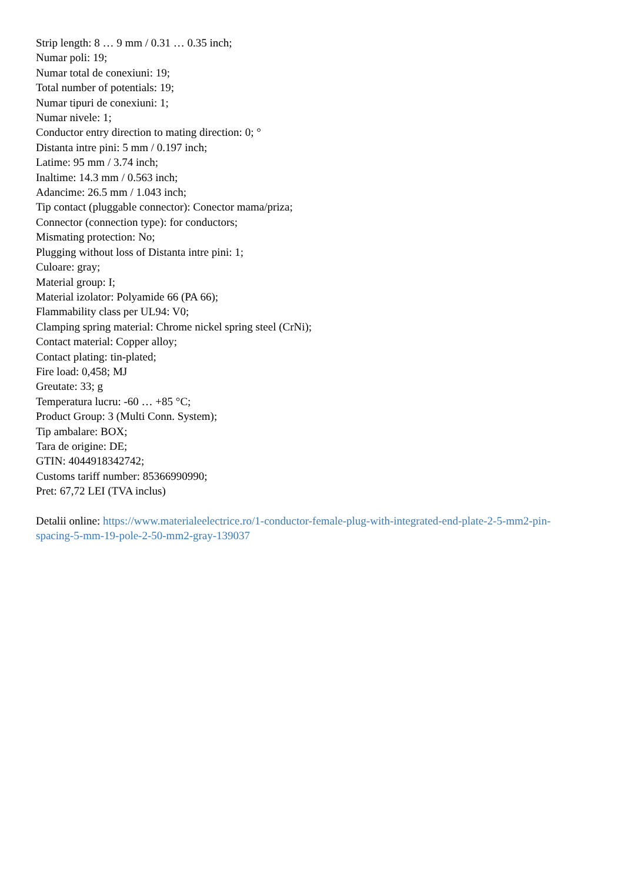Strip length: 8 … 9 mm / 0.31 … 0.35 inch;
Numar poli: 19;
Numar total de conexiuni: 19;
Total number of potentials: 19;
Numar tipuri de conexiuni: 1;
Numar nivele: 1;
Conductor entry direction to mating direction: 0; °
Distanta intre pini: 5 mm / 0.197 inch;
Latime: 95 mm / 3.74 inch;
Inaltime: 14.3 mm / 0.563 inch;
Adancime: 26.5 mm / 1.043 inch;
Tip contact (pluggable connector): Conector mama/priza;
Connector (connection type): for conductors;
Mismating protection: No;
Plugging without loss of Distanta intre pini: 1;
Culoare: gray;
Material group: I;
Material izolator: Polyamide 66 (PA 66);
Flammability class per UL94: V0;
Clamping spring material: Chrome nickel spring steel (CrNi);
Contact material: Copper alloy;
Contact plating: tin-plated;
Fire load: 0,458; MJ
Greutate: 33; g
Temperatura lucru: -60 … +85 °C;
Product Group: 3 (Multi Conn. System);
Tip ambalare: BOX;
Tara de origine: DE;
GTIN: 4044918342742;
Customs tariff number: 85366990990;
Pret: 67,72 LEI (TVA inclus)
Detalii online: https://www.materialeelectrice.ro/1-conductor-female-plug-with-integrated-end-plate-2-5-mm2-pin-spacing-5-mm-19-pole-2-50-mm2-gray-139037